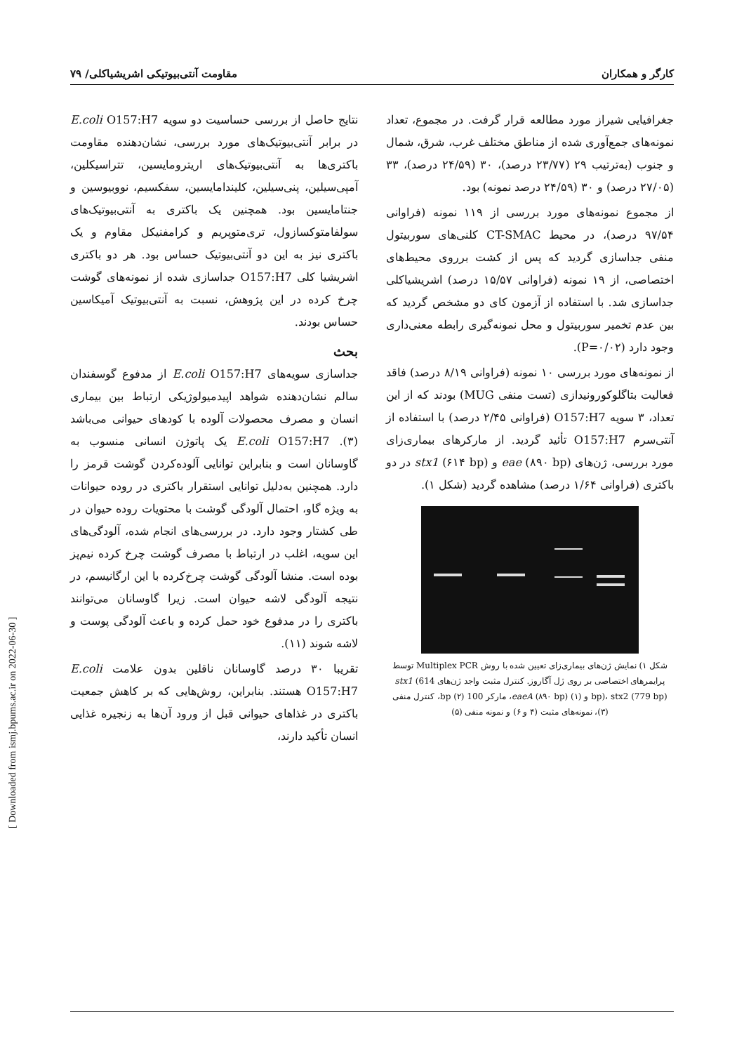کارگر و همکاران مقاومت آنتی‌بیوتیکی اشریشیاکلی/ ۷۹
جغرافیایی شیراز مورد مطالعه قرار گرفت. در مجموع، تعداد نمونه‌های جمع‌آوری شده از مناطق مختلف غرب، شرق، شمال و جنوب (به‌ترتیب ۲۹ (۲۳/۷۷ درصد)، ۳۰ (۲۴/۵۹ درصد)، ۳۳ (۲۷/۰۵ درصد) و ۳۰ (۲۴/۵۹ درصد نمونه) بود.
از مجموع نمونه‌های مورد بررسی از ۱۱۹ نمونه (فراوانی ۹۷/۵۴ درصد)، در محیط CT-SMAC کلنی‌های سوربیتول منفی جداسازی گردید که پس از کشت برروی محیط‌های اختصاصی، از ۱۹ نمونه (فراوانی ۱۵/۵۷ درصد) اشریشیاکلی جداسازی شد. با استفاده از آزمون کای دو مشخص گردید که بین عدم تخمیر سوربیتول و محل نمونه‌گیری رابطه معنی‌داری وجود دارد (P=۰/۰۲).
از نمونه‌های مورد بررسی ۱۰ نمونه (فراوانی ۸/۱۹ درصد) فاقد فعالیت بتاگلوکورونیدازی (تست منفی MUG) بودند که از این تعداد، ۳ سویه O157:H7 (فراوانی ۲/۴۵ درصد) با استفاده از آنتی‌سرم O157:H7 تأئید گردید. از مارکرهای بیماری‌زای مورد بررسی، ژن‌های eae (۸۹۰ bp) و stx1 (۶۱۴ bp) در دو باکتری (فراوانی ۱/۶۴ درصد) مشاهده گردید (شکل ۱).
شکل ۱) نمایش ژن‌های بیماری‌زای تعیین شده با روش Multiplex PCR توسط پرایمرهای اختصاصی بر روی ژل آگاروز. کنترل مثبت واجد ژن‌های stx1 (614 bp)، stx2 (779 bp) و eaeA (۸۹۰ bp) (۱)، مارکر 100 bp (۲)، کنترل منفی (۳)، نمونه‌های مثبت (۴ و ۶) و نمونه منفی (۵)
نتایج حاصل از بررسی حساسیت دو سویه E.coli O157:H7 در برابر آنتی‌بیوتیک‌های مورد بررسی، نشان‌دهنده مقاومت باکتری‌ها به آنتی‌بیوتیک‌های اریترومایسین، تتراسیکلین، آمپی‌سیلین، پنی‌سیلین، کلیندامایسین، سفکسیم، نووبیوسین و جنتامایسین بود. همچنین یک باکتری به آنتی‌بیوتیک‌های سولفامتوکسازول، تری‌متوپریم و کرامفنیکل مقاوم و یک باکتری نیز به این دو آنتی‌بیوتیک حساس بود. هر دو باکتری اشریشیا کلی O157:H7 جداسازی شده از نمونه‌های گوشت چرخ کرده در این پژوهش، نسبت به آنتی‌بیوتیک آمیکاسین حساس بودند.
بحث
جداسازی سویه‌های E.coli O157:H7 از مدفوع گوسفندان سالم نشان‌دهنده شواهد اپیدمیولوژیکی ارتباط بین بیماری انسان و مصرف محصولات آلوده با کودهای حیوانی می‌باشد (۳). E.coli O157:H7 یک پاتوژن انسانی منسوب به گاوسانان است و بنابراین توانایی آلوده‌کردن گوشت قرمز را دارد. همچنین به‌دلیل توانایی استقرار باکتری در روده حیوانات به ویژه گاو، احتمال آلودگی گوشت با محتویات روده حیوان در طی کشتار وجود دارد. در بررسی‌های انجام شده، آلودگی‌های این سویه، اغلب در ارتباط با مصرف گوشت چرخ کرده نیم‌پز بوده است. منشا آلودگی گوشت چرخ‌کرده با این ارگانیسم، در نتیجه آلودگی لاشه حیوان است. زیرا گاوسانان می‌توانند باکتری را در مدفوع خود حمل کرده و باعث آلودگی پوست و لاشه شوند (۱۱).
تقریبا ۳۰ درصد گاوسانان ناقلین بدون علامت E.coli O157:H7 هستند. بنابراین، روش‌هایی که بر کاهش جمعیت باکتری در غذاهای حیوانی قبل از ورود آن‌ها به زنجیره غذایی انسان تأکید دارند،
[ Downloaded from ismj.bpums.ac.ir on 2022-06-30 ]